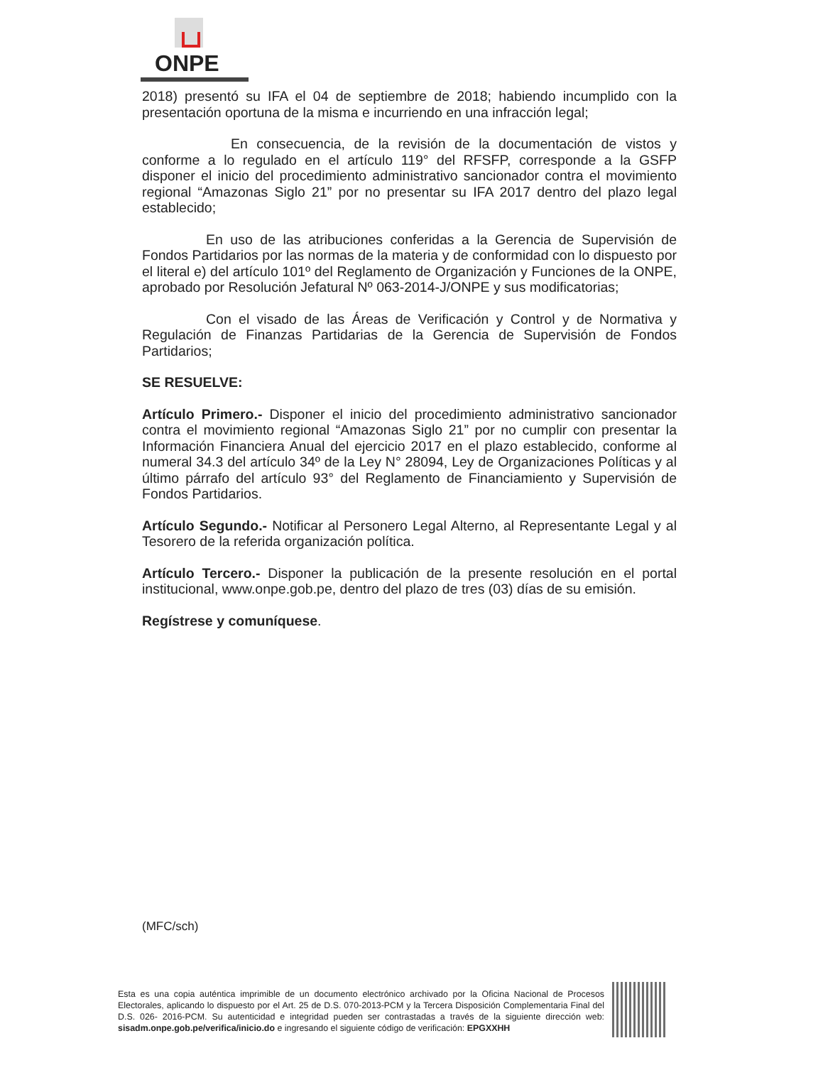ONPE
2018) presentó su IFA el 04 de septiembre de 2018; habiendo incumplido con la presentación oportuna de la misma e incurriendo en una infracción legal;
En consecuencia, de la revisión de la documentación de vistos y conforme a lo regulado en el artículo 119° del RFSFP, corresponde a la GSFP disponer el inicio del procedimiento administrativo sancionador contra el movimiento regional “Amazonas Siglo 21” por no presentar su IFA 2017 dentro del plazo legal establecido;
En uso de las atribuciones conferidas a la Gerencia de Supervisión de Fondos Partidarios por las normas de la materia y de conformidad con lo dispuesto por el literal e) del artículo 101º del Reglamento de Organización y Funciones de la ONPE, aprobado por Resolución Jefatural Nº 063-2014-J/ONPE y sus modificatorias;
Con el visado de las Áreas de Verificación y Control y de Normativa y Regulación de Finanzas Partidarias de la Gerencia de Supervisión de Fondos Partidarios;
SE RESUELVE:
Artículo Primero.- Disponer el inicio del procedimiento administrativo sancionador contra el movimiento regional “Amazonas Siglo 21” por no cumplir con presentar la Información Financiera Anual del ejercicio 2017 en el plazo establecido, conforme al numeral 34.3 del artículo 34º de la Ley N° 28094, Ley de Organizaciones Políticas y al último párrafo del artículo 93° del Reglamento de Financiamiento y Supervisión de Fondos Partidarios.
Artículo Segundo.- Notificar al Personero Legal Alterno, al Representante Legal y al Tesorero de la referida organización política.
Artículo Tercero.- Disponer la publicación de la presente resolución en el portal institucional, www.onpe.gob.pe, dentro del plazo de tres (03) días de su emisión.
Regístrese y comuníquese.
(MFC/sch)
Esta es una copia auténtica imprimible de un documento electrónico archivado por la Oficina Nacional de Procesos Electorales, aplicando lo dispuesto por el Art. 25 de D.S. 070-2013-PCM y la Tercera Disposición Complementaria Final del D.S. 026- 2016-PCM. Su autenticidad e integridad pueden ser contrastadas a través de la siguiente dirección web: sisadm.onpe.gob.pe/verifica/inicio.do e ingresando el siguiente código de verificación: EPGXXHH